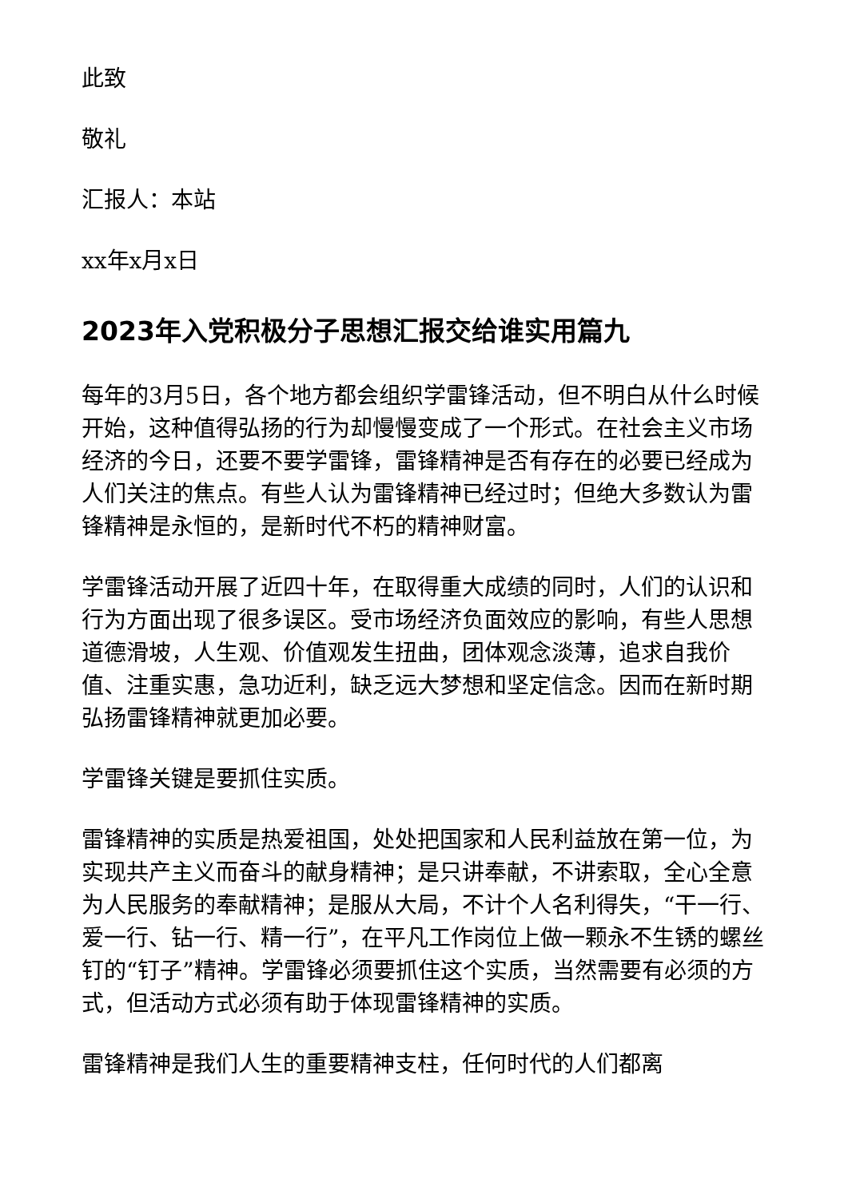此致
敬礼
汇报人：本站
xx年x月x日
2023年入党积极分子思想汇报交给谁实用篇九
每年的3月5日，各个地方都会组织学雷锋活动，但不明白从什么时候开始，这种值得弘扬的行为却慢慢变成了一个形式。在社会主义市场经济的今日，还要不要学雷锋，雷锋精神是否有存在的必要已经成为人们关注的焦点。有些人认为雷锋精神已经过时；但绝大多数认为雷锋精神是永恒的，是新时代不朽的精神财富。
学雷锋活动开展了近四十年，在取得重大成绩的同时，人们的认识和行为方面出现了很多误区。受市场经济负面效应的影响，有些人思想道德滑坡，人生观、价值观发生扭曲，团体观念淡薄，追求自我价值、注重实惠，急功近利，缺乏远大梦想和坚定信念。因而在新时期弘扬雷锋精神就更加必要。
学雷锋关键是要抓住实质。
雷锋精神的实质是热爱祖国，处处把国家和人民利益放在第一位，为实现共产主义而奋斗的献身精神；是只讲奉献，不讲索取，全心全意为人民服务的奉献精神；是服从大局，不计个人名利得失，“干一行、爱一行、钻一行、精一行”，在平凡工作岗位上做一颗永不生锈的螺丝钉的“钉子”精神。学雷锋必须要抓住这个实质，当然需要有必须的方式，但活动方式必须有助于体现雷锋精神的实质。
雷锋精神是我们人生的重要精神支柱，任何时代的人们都离